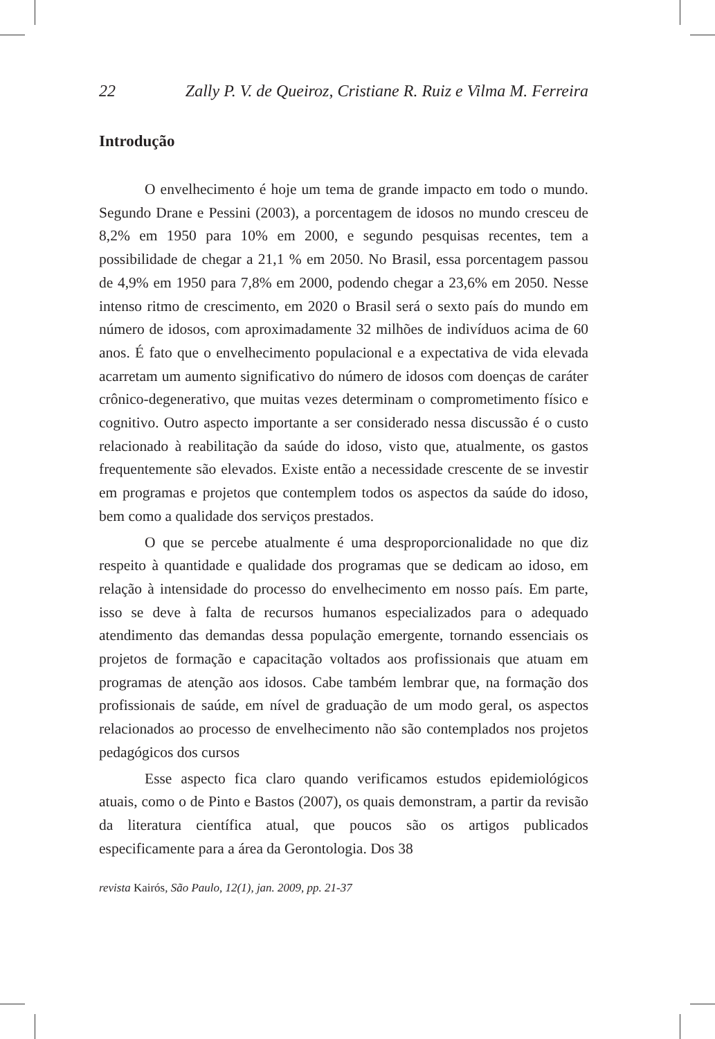22 Zally P. V. de Queiroz, Cristiane R. Ruiz e Vilma M. Ferreira
Introdução
O envelhecimento é hoje um tema de grande impacto em todo o mundo. Segundo Drane e Pessini (2003), a porcentagem de idosos no mundo cresceu de 8,2% em 1950 para 10% em 2000, e segundo pesquisas recentes, tem a possibilidade de chegar a 21,1 % em 2050. No Brasil, essa porcentagem passou de 4,9% em 1950 para 7,8% em 2000, podendo chegar a 23,6% em 2050. Nesse intenso ritmo de crescimento, em 2020 o Brasil será o sexto país do mundo em número de idosos, com aproximadamente 32 milhões de indivíduos acima de 60 anos. É fato que o envelhecimento populacional e a expectativa de vida elevada acarretam um aumento significativo do número de idosos com doenças de caráter crônico-degenerativo, que muitas vezes determinam o comprometimento físico e cognitivo. Outro aspecto importante a ser considerado nessa discussão é o custo relacionado à reabilitação da saúde do idoso, visto que, atualmente, os gastos frequentemente são elevados. Existe então a necessidade crescente de se investir em programas e projetos que contemplem todos os aspectos da saúde do idoso, bem como a qualidade dos serviços prestados.
O que se percebe atualmente é uma desproporcionalidade no que diz respeito à quantidade e qualidade dos programas que se dedicam ao idoso, em relação à intensidade do processo do envelhecimento em nosso país. Em parte, isso se deve à falta de recursos humanos especializados para o adequado atendimento das demandas dessa população emergente, tornando essenciais os projetos de formação e capacitação voltados aos profissionais que atuam em programas de atenção aos idosos. Cabe também lembrar que, na formação dos profissionais de saúde, em nível de graduação de um modo geral, os aspectos relacionados ao processo de envelhecimento não são contemplados nos projetos pedagógicos dos cursos
Esse aspecto fica claro quando verificamos estudos epidemiológicos atuais, como o de Pinto e Bastos (2007), os quais demonstram, a partir da revisão da literatura científica atual, que poucos são os artigos publicados especificamente para a área da Gerontologia. Dos 38
revista Kairós, São Paulo, 12(1), jan. 2009, pp. 21-37